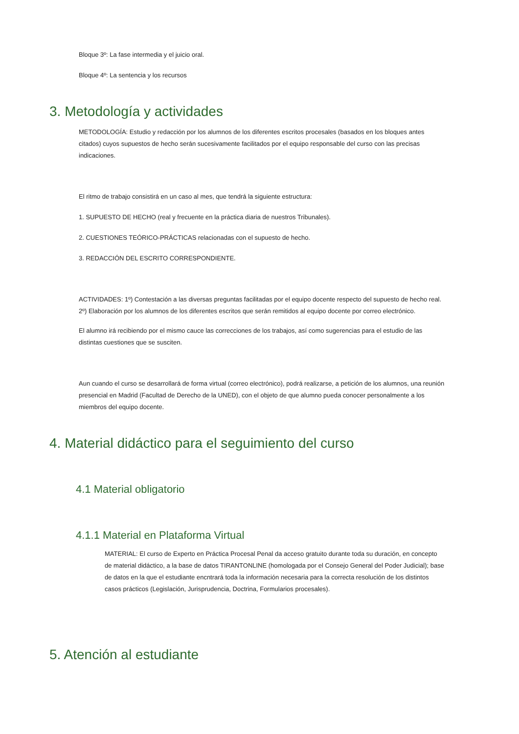Bloque 3º: La fase intermedia y el juicio oral.
Bloque 4º: La sentencia y los recursos
3. Metodología y actividades
METODOLOGÍA: Estudio y redacción por los alumnos de los diferentes escritos procesales (basados en los bloques antes citados) cuyos supuestos de hecho serán sucesivamente facilitados por el equipo responsable del curso con las precisas indicaciones.
El ritmo de trabajo consistirá en un caso al mes, que tendrá la siguiente estructura:
1. SUPUESTO DE HECHO (real y frecuente en la práctica diaria de nuestros Tribunales).
2. CUESTIONES TEÓRICO-PRÁCTICAS relacionadas con el supuesto de hecho.
3. REDACCIÓN DEL ESCRITO CORRESPONDIENTE.
ACTIVIDADES: 1º) Contestación a las diversas preguntas facilitadas por el equipo docente respecto del supuesto de hecho real. 2º) Elaboración por los alumnos de los diferentes escritos que serán remitidos al equipo docente por correo electrónico.
El alumno irá recibiendo por el mismo cauce las correcciones de los trabajos, así como sugerencias para el estudio de las distintas cuestiones que se susciten.
Aun cuando el curso se desarrollará de forma virtual (correo electrónico), podrá realizarse, a petición de los alumnos, una reunión presencial en Madrid (Facultad de Derecho de la UNED), con el objeto de que alumno pueda conocer personalmente a los miembros del equipo docente.
4. Material didáctico para el seguimiento del curso
4.1 Material obligatorio
4.1.1 Material en Plataforma Virtual
MATERIAL: El curso de Experto en Práctica Procesal Penal da acceso gratuito durante toda su duración, en concepto de material didáctico, a la base de datos TIRANTONLINE (homologada por el Consejo General del Poder Judicial); base de datos en la que el estudiante encntrará toda la información necesaria para la correcta resolución de los distintos casos prácticos (Legislación, Jurisprudencia, Doctrina, Formularios procesales).
5. Atención al estudiante